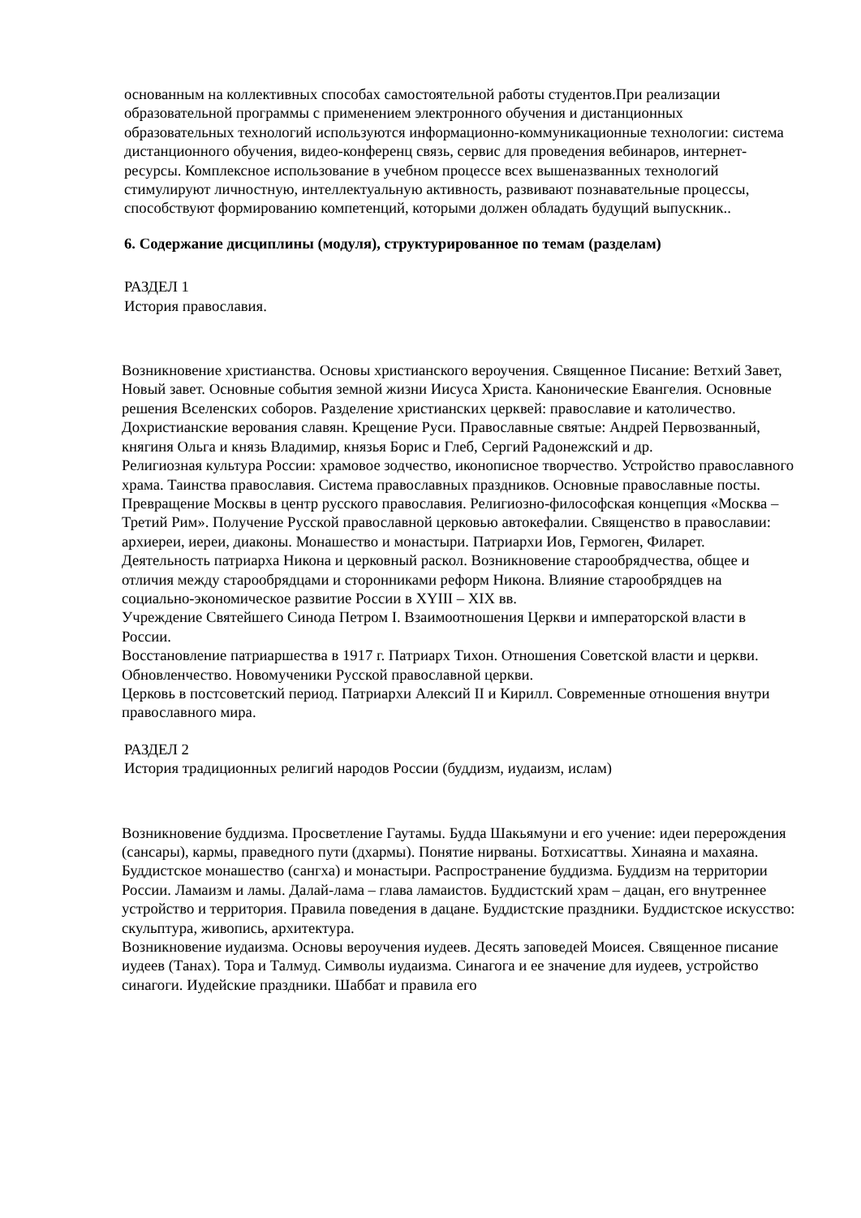основанным на коллективных способах самостоятельной работы студентов.При реализации образовательной программы с применением электронного обучения и дистанционных образовательных технологий используются информационно-коммуникационные технологии: система дистанционного обучения, видео-конференц связь, сервис для проведения вебинаров, интернет-ресурсы. Комплексное использование в учебном процессе всех вышеназванных технологий стимулируют личностную, интеллектуальную активность, развивают познавательные процессы, способствуют формированию компетенций, которыми должен обладать будущий выпускник..
6. Содержание дисциплины (модуля), структурированное по темам (разделам)
РАЗДЕЛ 1
История православия.
Возникновение христианства. Основы христианского вероучения. Священное Писание: Ветхий Завет, Новый завет. Основные события земной жизни Иисуса Христа. Канонические Евангелия. Основные решения Вселенских соборов. Разделение христианских церквей: православие и католичество.
Дохристианские верования славян. Крещение Руси. Православные святые: Андрей Первозванный, княгиня Ольга и князь Владимир, князья Борис и Глеб, Сергий Радонежский и др.
Религиозная культура России: храмовое зодчество, иконописное творчество. Устройство православного храма. Таинства православия. Система православных праздников. Основные православные посты.
Превращение Москвы в центр русского православия. Религиозно-философская концепция «Москва – Третий Рим». Получение Русской православной церковью автокефалии. Священство в православии: архиереи, иереи, диаконы. Монашество и монастыри. Патриархи Иов, Гермоген, Филарет. Деятельность патриарха Никона и церковный раскол. Возникновение старообрядчества, общее и отличия между старообрядцами и сторонниками реформ Никона. Влияние старообрядцев на социально-экономическое развитие России в XYIII – XIX вв.
Учреждение Святейшего Синода Петром I. Взаимоотношения Церкви и императорской власти в России.
Восстановление патриаршества в 1917 г. Патриарх Тихон. Отношения Советской власти и церкви. Обновленчество. Новомученики Русской православной церкви.
Церковь в постсоветский период. Патриархи Алексий II и Кирилл. Современные отношения внутри православного мира.
РАЗДЕЛ 2
История традиционных религий народов России (буддизм, иудаизм, ислам)
Возникновение буддизма. Просветление Гаутамы. Будда Шакьямуни и его учение: идеи перерождения (сансары), кармы, праведного пути (дхармы). Понятие нирваны. Ботхисаттвы. Хинаяна и махаяна. Буддистское монашество (сангха) и монастыри. Распространение буддизма. Буддизм на территории России. Ламаизм и ламы. Далай-лама – глава ламаистов. Буддистский храм – дацан, его внутреннее устройство и территория. Правила поведения в дацане. Буддистские праздники. Буддистское искусство: скульптура, живопись, архитектура.
Возникновение иудаизма. Основы вероучения иудеев. Десять заповедей Моисея. Священное писание иудеев (Танах). Тора и Талмуд. Символы иудаизма. Синагога и ее значение для иудеев, устройство синагоги. Иудейские праздники. Шаббат и правила его